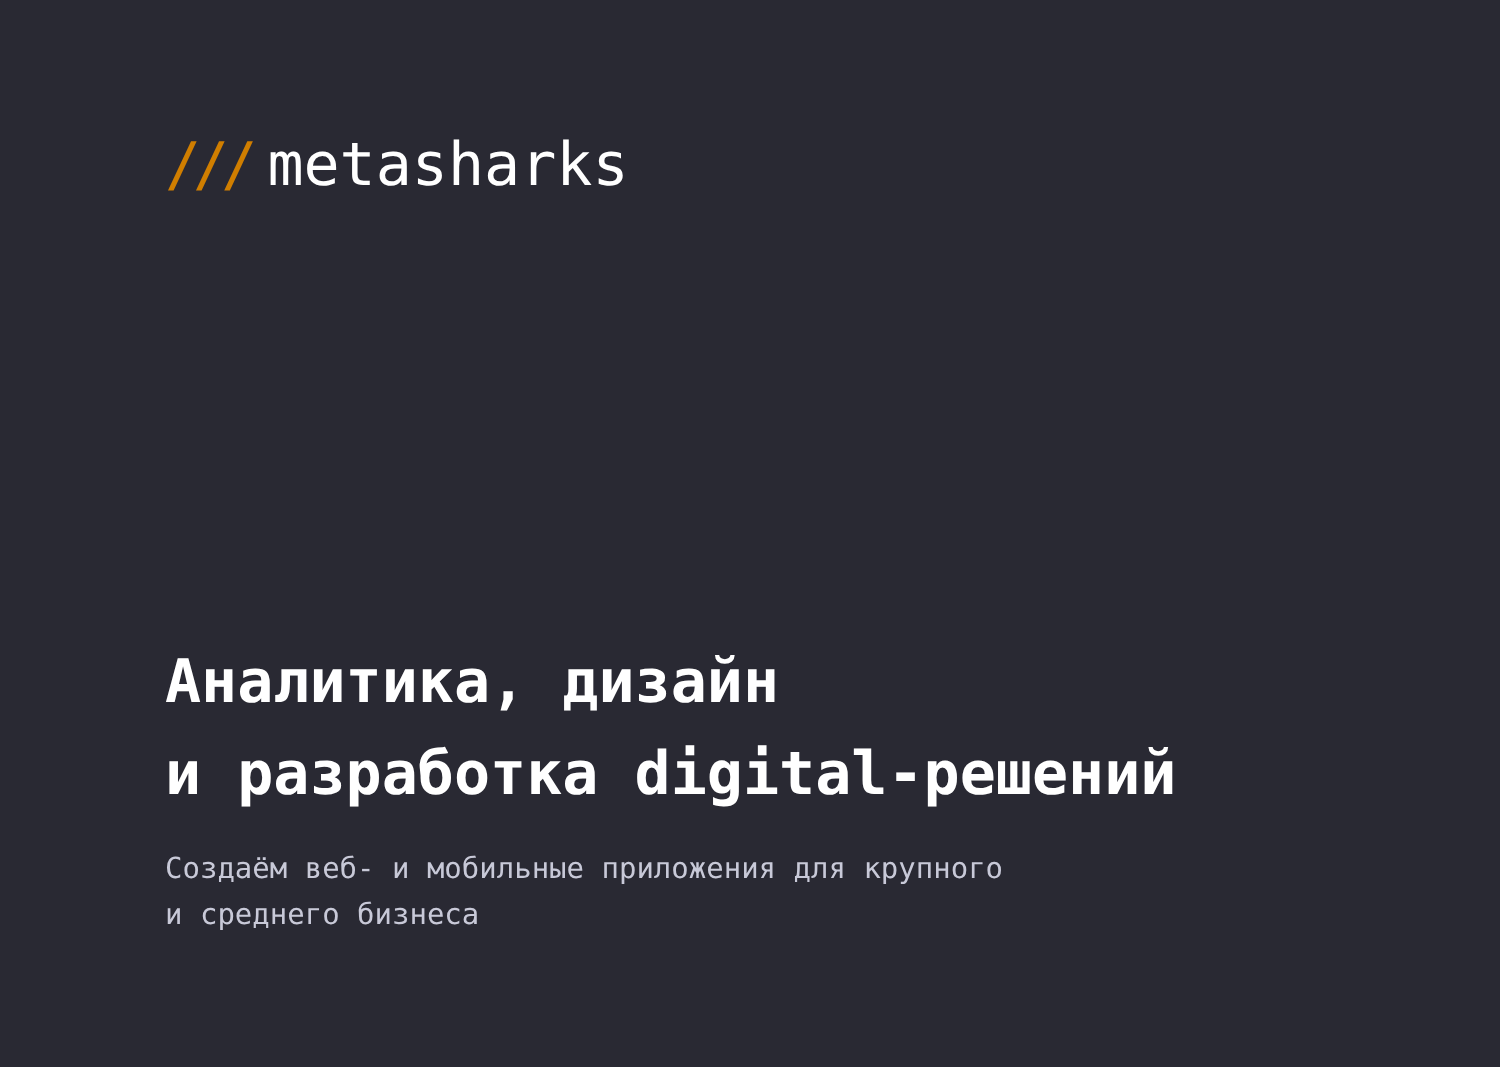/// metasharks
Аналитика, дизайн
и разработка digital-решений
Создаём веб- и мобильные приложения для крупного
и среднего бизнеса